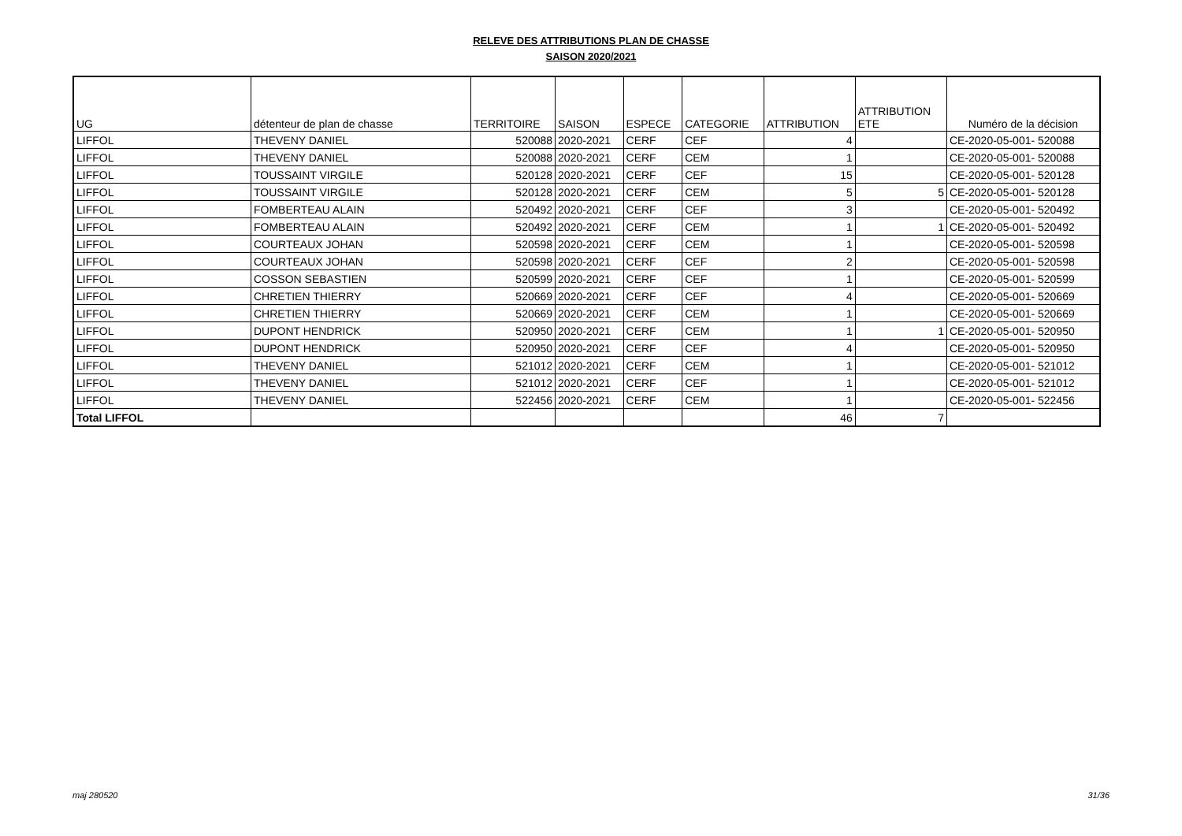RELEVE DES ATTRIBUTIONS PLAN DE CHASSE
SAISON 2020/2021
| UG | détenteur de plan de chasse | TERRITOIRE | SAISON | ESPECE | CATEGORIE | ATTRIBUTION | ATTRIBUTION ETE | Numéro de la décision |
| --- | --- | --- | --- | --- | --- | --- | --- | --- |
| LIFFOL | THEVENY DANIEL | 520088 | 2020-2021 | CERF | CEF | 4 | | CE-2020-05-001- 520088 |
| LIFFOL | THEVENY DANIEL | 520088 | 2020-2021 | CERF | CEM | 1 | | CE-2020-05-001- 520088 |
| LIFFOL | TOUSSAINT VIRGILE | 520128 | 2020-2021 | CERF | CEF | 15 | | CE-2020-05-001- 520128 |
| LIFFOL | TOUSSAINT VIRGILE | 520128 | 2020-2021 | CERF | CEM | 5 | 5 | CE-2020-05-001- 520128 |
| LIFFOL | FOMBERTEAU ALAIN | 520492 | 2020-2021 | CERF | CEF | 3 | | CE-2020-05-001- 520492 |
| LIFFOL | FOMBERTEAU ALAIN | 520492 | 2020-2021 | CERF | CEM | 1 | 1 | CE-2020-05-001- 520492 |
| LIFFOL | COURTEAUX JOHAN | 520598 | 2020-2021 | CERF | CEM | 1 | | CE-2020-05-001- 520598 |
| LIFFOL | COURTEAUX JOHAN | 520598 | 2020-2021 | CERF | CEF | 2 | | CE-2020-05-001- 520598 |
| LIFFOL | COSSON SEBASTIEN | 520599 | 2020-2021 | CERF | CEF | 1 | | CE-2020-05-001- 520599 |
| LIFFOL | CHRETIEN THIERRY | 520669 | 2020-2021 | CERF | CEF | 4 | | CE-2020-05-001- 520669 |
| LIFFOL | CHRETIEN THIERRY | 520669 | 2020-2021 | CERF | CEM | 1 | | CE-2020-05-001- 520669 |
| LIFFOL | DUPONT HENDRICK | 520950 | 2020-2021 | CERF | CEM | 1 | 1 | CE-2020-05-001- 520950 |
| LIFFOL | DUPONT HENDRICK | 520950 | 2020-2021 | CERF | CEF | 4 | | CE-2020-05-001- 520950 |
| LIFFOL | THEVENY DANIEL | 521012 | 2020-2021 | CERF | CEM | 1 | | CE-2020-05-001- 521012 |
| LIFFOL | THEVENY DANIEL | 521012 | 2020-2021 | CERF | CEF | 1 | | CE-2020-05-001- 521012 |
| LIFFOL | THEVENY DANIEL | 522456 | 2020-2021 | CERF | CEM | 1 | | CE-2020-05-001- 522456 |
| Total LIFFOL | | | | | | 46 | 7 | |
maj 280520 31/36